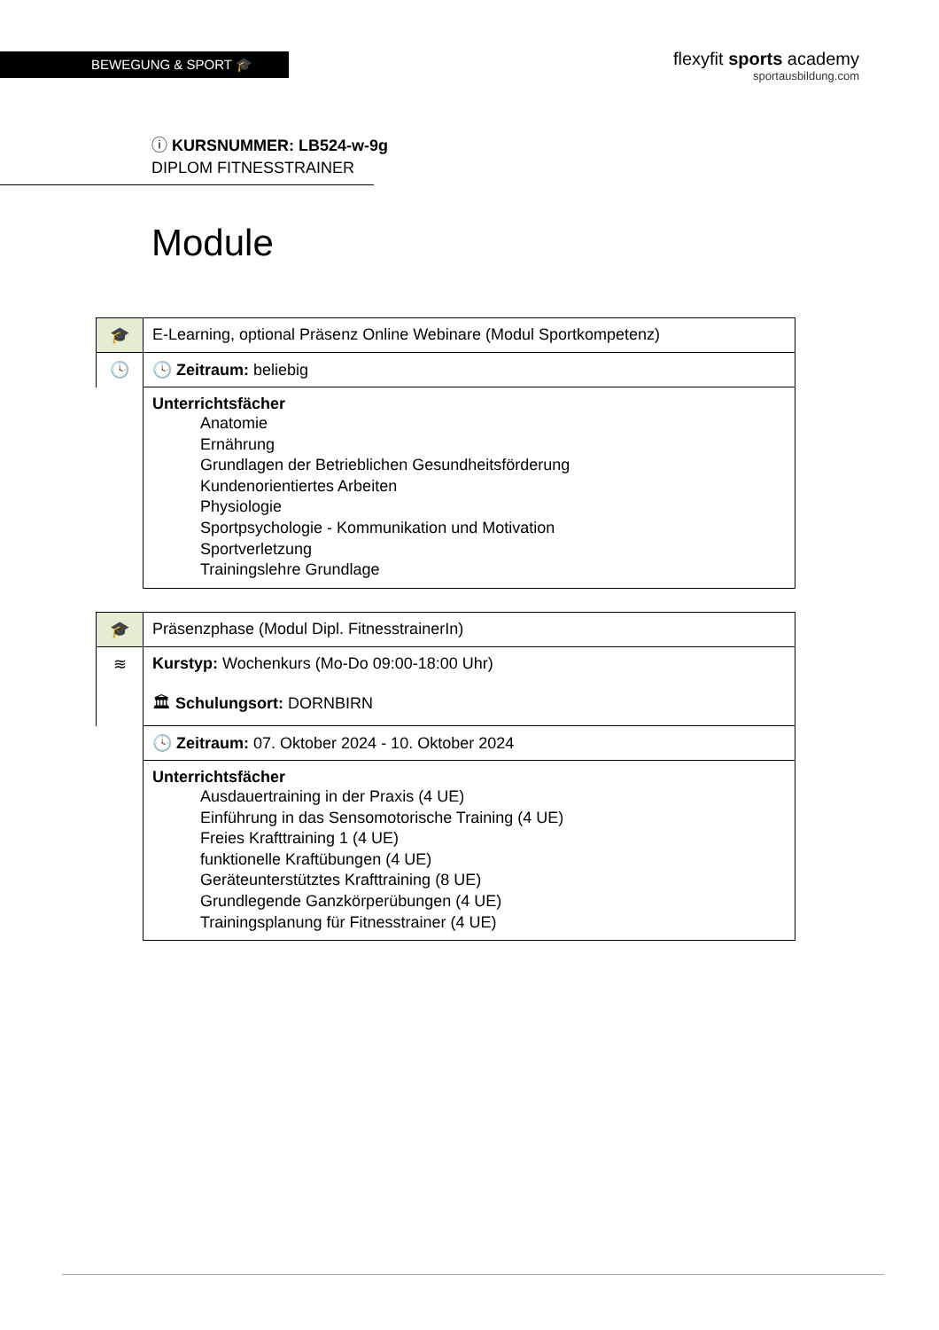BEWEGUNG & SPORT 🎓
flexyfit sports academy
sportausbildung.com
ⓘ KURSNUMMER: LB524-w-9g
DIPLOM FITNESSTRAINER
Module
| 🎓 | E-Learning, optional Präsenz Online Webinare (Modul Sportkompetenz) |
| 🕓 | 🕓 Zeitraum: beliebig |
| | Unterrichtsfächer Anatomie Ernährung Grundlagen der Betrieblichen Gesundheitsförderung Kundenorientiertes Arbeiten Physiologie Sportpsychologie - Kommunikation und Motivation Sportverletzung Trainingslehre Grundlage |
| 🎓 | Präsenzphase (Modul Dipl. FitnesstrainerIn) |
| ≋ | Kurstyp: Wochenkurs (Mo-Do 09:00-18:00 Uhr) 🏛 Schulungsort: DORNBIRN |
| | 🕓 Zeitraum: 07. Oktober 2024 - 10. Oktober 2024 |
| | Unterrichtsfächer Ausdauertraining in der Praxis (4 UE) Einführung in das Sensomotorische Training (4 UE) Freies Krafttraining 1 (4 UE) funktionelle Kraftübungen (4 UE) Geräteunterstütztes Krafttraining (8 UE) Grundlegende Ganzkörperübungen (4 UE) Trainingsplanung für Fitnesstrainer (4 UE) |